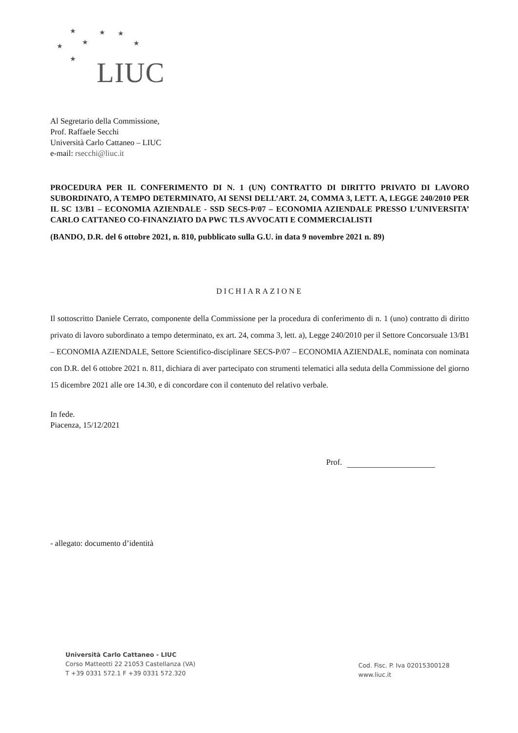★ ★ ★
★ ★ ★
★
LIUC
Al Segretario della Commissione,
Prof. Raffaele Secchi
Università Carlo Cattaneo – LIUC
e-mail: rsecchi@liuc.it
PROCEDURA PER IL CONFERIMENTO DI N. 1 (UN) CONTRATTO DI DIRITTO PRIVATO DI LAVORO SUBORDINATO, A TEMPO DETERMINATO, AI SENSI DELL’ART. 24, COMMA 3, LETT. A, LEGGE 240/2010 PER IL SC 13/B1 – ECONOMIA AZIENDALE - SSD SECS-P/07 – ECONOMIA AZIENDALE PRESSO L’UNIVERSITA’ CARLO CATTANEO CO-FINANZIATO DA PWC TLS AVVOCATI E COMMERCIALISTI
(BANDO, D.R. del 6 ottobre 2021, n. 810, pubblicato sulla G.U. in data 9 novembre 2021 n. 89)
DICHIARAZIONE
Il sottoscritto Daniele Cerrato, componente della Commissione per la procedura di conferimento di n. 1 (uno) contratto di diritto privato di lavoro subordinato a tempo determinato, ex art. 24, comma 3, lett. a), Legge 240/2010 per il Settore Concorsuale 13/B1 – ECONOMIA AZIENDALE, Settore Scientifico-disciplinare SECS-P/07 – ECONOMIA AZIENDALE, nominata con nominata con D.R. del 6 ottobre 2021 n. 811, dichiara di aver partecipato con strumenti telematici alla seduta della Commissione del giorno 15 dicembre 2021 alle ore 14.30, e di concordare con il contenuto del relativo verbale.
In fede.
Piacenza, 15/12/2021
Prof.
- allegato: documento d’identità
Università Carlo Cattaneo - LIUC
Corso Matteotti 22 21053 Castellanza (VA)
T +39 0331 572.1 F +39 0331 572.320
Cod. Fisc. P. Iva 02015300128
www.liuc.it